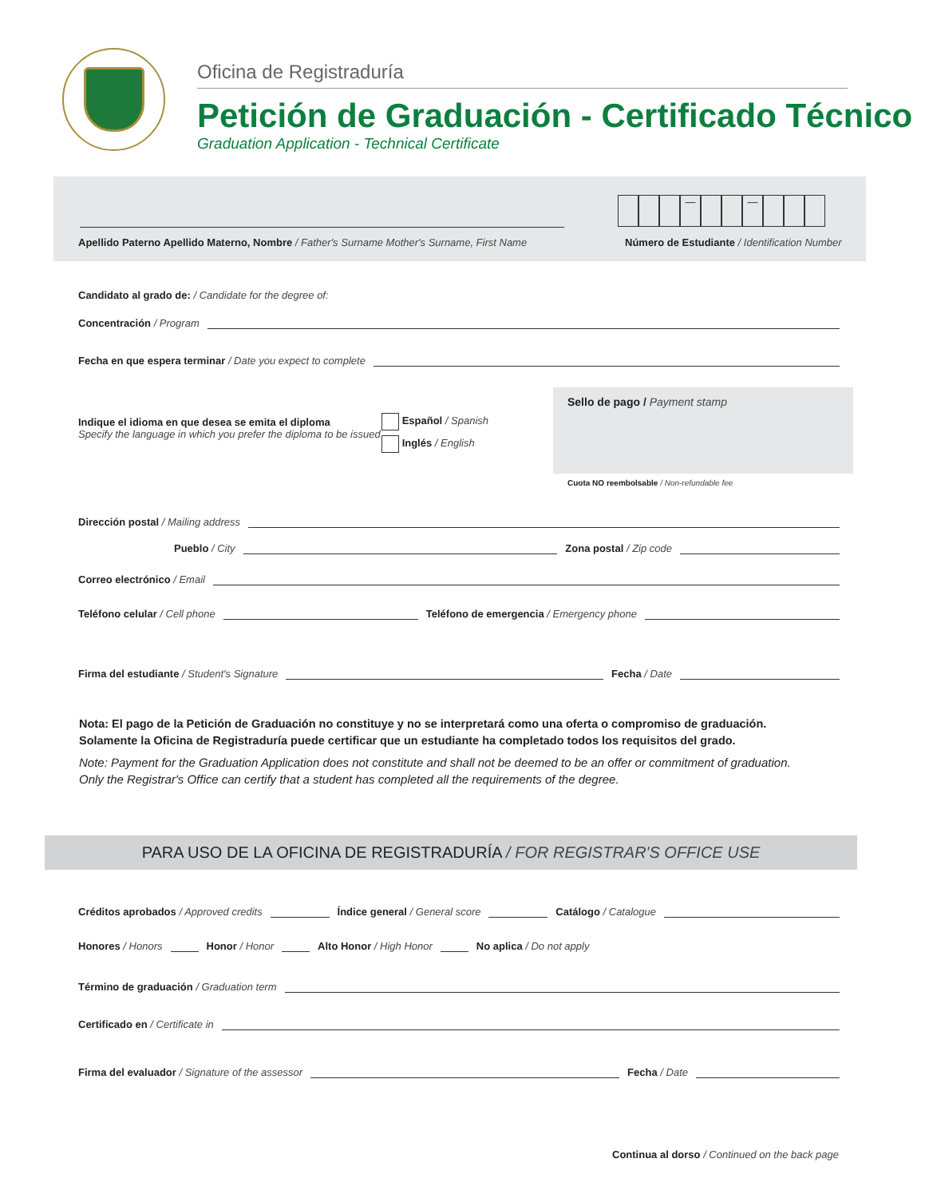Oficina de Registraduría
Petición de Graduación - Certificado Técnico
Graduation Application - Technical Certificate
— —
Apellido Paterno Apellido Materno, Nombre / Father's Surname Mother's Surname, First Name
Número de Estudiante / Identification Number
Candidato al grado de: / Candidate for the degree of:
Concentración / Program
Fecha en que espera terminar / Date you expect to complete
Indique el idioma en que desea se emita el diploma
Specify the language in which you prefer the diploma to be issued
Español / Spanish
Inglés / English
Sello de pago / Payment stamp
Cuota NO reembolsable / Non-refundable fee
Dirección postal / Mailing address
Pueblo / City Zona postal / Zip code
Correo electrónico / Email
Teléfono celular / Cell phone Teléfono de emergencia / Emergency phone
Firma del estudiante / Student's Signature Fecha / Date
Nota: El pago de la Petición de Graduación no constituye y no se interpretará como una oferta o compromiso de graduación.
Solamente la Oficina de Registraduría puede certificar que un estudiante ha completado todos los requisitos del grado.
Note: Payment for the Graduation Application does not constitute and shall not be deemed to be an offer or commitment of graduation.
Only the Registrar's Office can certify that a student has completed all the requirements of the degree.
PARA USO DE LA OFICINA DE REGISTRADURÍA / FOR REGISTRAR'S OFFICE USE
Créditos aprobados / Approved credits Índice general / General score Catálogo / Catalogue
Honores / Honors Honor / Honor Alto Honor / High Honor No aplica / Do not apply
Término de graduación / Graduation term
Certificado en / Certificate in
Firma del evaluador / Signature of the assessor Fecha / Date
Continua al dorso / Continued on the back page